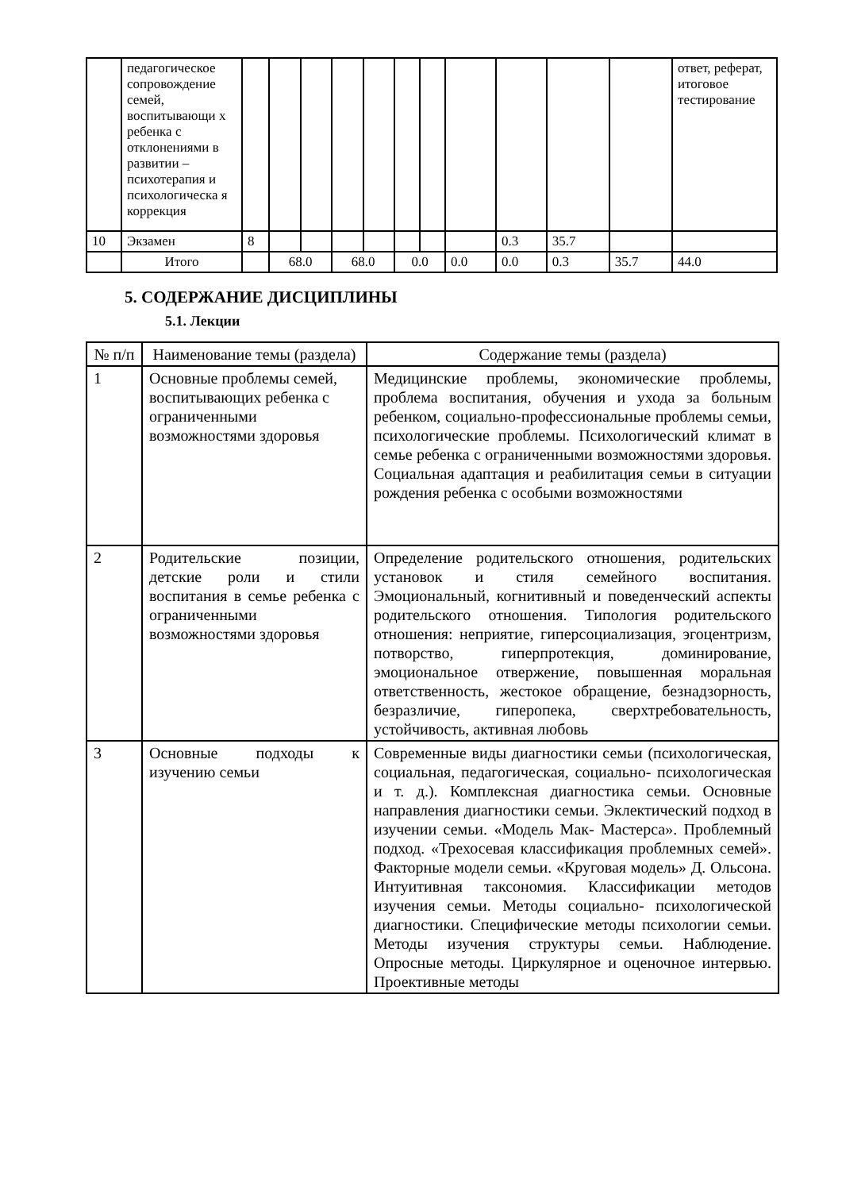| | педагогическое сопровождение семей, воспитывающи х ребенка с отклонениями в развитии – психотерапия и психологическа я коррекция | | | | | | | | | | | | ответ, реферат, итоговое тестирование |
| 10 | Экзамен | 8 | | | | | | | | 0.3 | 35.7 | | |
| | Итого | | 68.0 | | 68.0 | | 0.0 | | 0.0 | 0.0 | 0.3 | 35.7 | 44.0 |
5. СОДЕРЖАНИЕ ДИСЦИПЛИНЫ
5.1. Лекции
| № п/п | Наименование темы (раздела) | Содержание темы (раздела) |
| --- | --- | --- |
| 1 | Основные проблемы семей, воспитывающих ребенка с ограниченными возможностями здоровья | Медицинские проблемы, экономические проблемы, проблема воспитания, обучения и ухода за больным ребенком, социально-профессиональные проблемы семьи, психологические проблемы. Психологический климат в семье ребенка с ограниченными возможностями здоровья. Социальная адаптация и реабилитация семьи в ситуации рождения ребенка с особыми возможностями |
| 2 | Родительские позиции, детские роли и стили воспитания в семье ребенка с ограниченными возможностями здоровья | Определение родительского отношения, родительских установок и стиля семейного воспитания. Эмоциональный, когнитивный и поведенческий аспекты родительского отношения. Типология родительского отношения: неприятие, гиперсоциализация, эгоцентризм, потворство, гиперпротекция, доминирование, эмоциональное отвержение, повышенная моральная ответственность, жестокое обращение, безнадзорность, безразличие, гиперопека, сверхтребовательность, устойчивость, активная любовь |
| 3 | Основные подходы к изучению семьи | Современные виды диагностики семьи (психологическая, социальная, педагогическая, социально- психологическая и т. д.). Комплексная диагностика семьи. Основные направления диагностики семьи. Эклектический подход в изучении семьи. «Модель Мак- Мастерса». Проблемный подход. «Трехосевая классификация проблемных семей». Факторные модели семьи. «Круговая модель» Д. Ольсона. Интуитивная таксономия. Классификации методов изучения семьи. Методы социально- психологической диагностики. Специфические методы психологии семьи. Методы изучения структуры семьи. Наблюдение. Опросные методы. Циркулярное и оценочное интервью. Проективные методы |